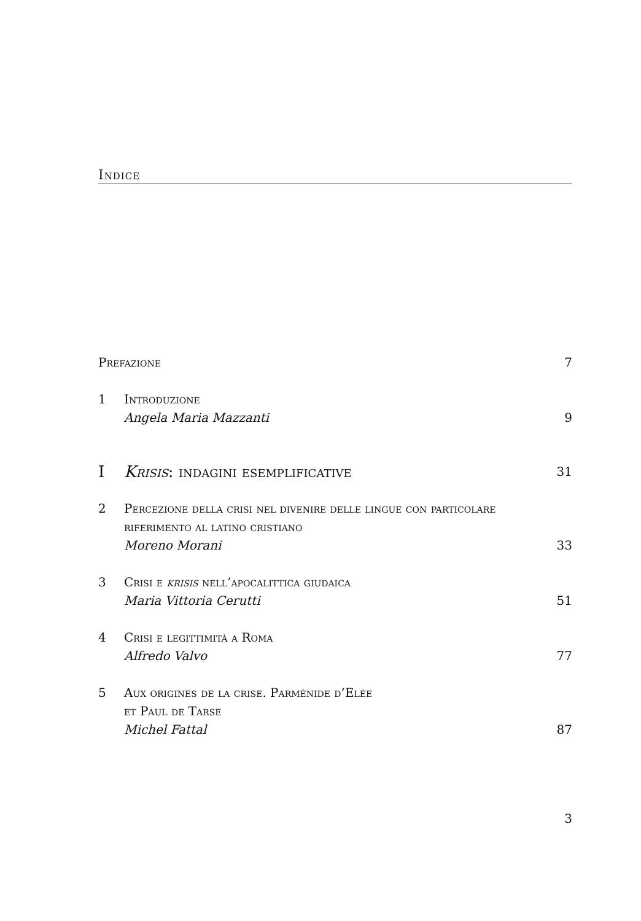Indice
Prefazione 7
1 Introduzione
Angela Maria Mazzanti
9
I Krisis: indagini esemplificative
31
2 Percezione della crisi nel divenire delle lingue con particolare riferimento al latino cristiano
Moreno Morani
33
3 Crisi e krisis nell’apocalittica giudaica
Maria Vittoria Cerutti
51
4 Crisi e legittimità a Roma
Alfredo Valvo
77
5 Aux origines de la crise. Parménide d’Elée
et Paul de Tarse
Michel Fattal
87
3